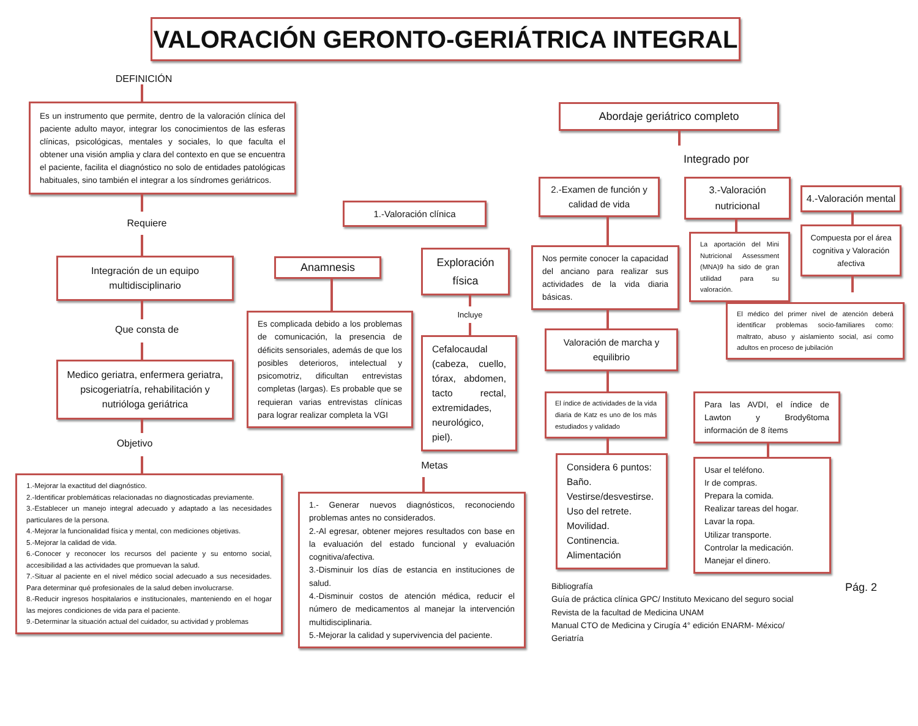VALORACIÓN GERONTO-GERIÁTRICA INTEGRAL
DEFINICIÓN
Es un instrumento que permite, dentro de la valoración clínica del paciente adulto mayor, integrar los conocimientos de las esferas clínicas, psicológicas, mentales y sociales, lo que faculta el obtener una visión amplia y clara del contexto en que se encuentra el paciente, facilita el diagnóstico no solo de entidades patológicas habituales, sino también el integrar a los síndromes geriátricos.
Requiere
Integración de un equipo multidisciplinario
Que consta de
Medico geriatra, enfermera geriatra, psicogeriatría, rehabilitación y nutrióloga geriátrica
Objetivo
1.-Mejorar la exactitud del diagnóstico.
2.-Identificar problemáticas relacionadas no diagnosticadas previamente.
3.-Establecer un manejo integral adecuado y adaptado a las necesidades particulares de la persona.
4.-Mejorar la funcionalidad física y mental, con mediciones objetivas.
5.-Mejorar la calidad de vida.
6.-Conocer y reconocer los recursos del paciente y su entorno social, accesibilidad a las actividades que promuevan la salud.
7.-Situar al paciente en el nivel médico social adecuado a sus necesidades. Para determinar qué profesionales de la salud deben involucrarse.
8.-Reducir ingresos hospitalarios e institucionales, manteniendo en el hogar las mejores condiciones de vida para el paciente.
9.-Determinar la situación actual del cuidador, su actividad y problemas
1.-Valoración clínica
Anamnesis
Es complicada debido a los problemas de comunicación, la presencia de déficits sensoriales, además de que los posibles deterioros, intelectual y psicomotriz, dificultan entrevistas completas (largas). Es probable que se requieran varias entrevistas clínicas para lograr realizar completa la VGI
Exploración física
Incluye
Cefalocaudal (cabeza, cuello, tórax, abdomen, tacto rectal, extremidades, neurológico, piel).
Metas
1.- Generar nuevos diagnósticos, reconociendo problemas antes no considerados.
2.-Al egresar, obtener mejores resultados con base en la evaluación del estado funcional y evaluación cognitiva/afectiva.
3.-Disminuir los días de estancia en instituciones de salud.
4.-Disminuir costos de atención médica, reducir el número de medicamentos al manejar la intervención multidisciplinaria.
5.-Mejorar la calidad y supervivencia del paciente.
Abordaje geriátrico completo
Integrado por
2.-Examen de función y calidad de vida
Nos permite conocer la capacidad del anciano para realizar sus actividades de la vida diaria básicas.
Valoración de marcha y equilibrio
El índice de actividades de la vida diaria de Katz es uno de los más estudiados y validado
Considera 6 puntos:
Baño.
Vestirse/desvestirse.
Uso del retrete.
Movilidad.
Continencia.
Alimentación
3.-Valoración nutricional
La aportación del Mini Nutricional Assessment (MNA)9 ha sido de gran utilidad para su valoración.
4.-Valoración mental
Compuesta por el área cognitiva y Valoración afectiva
El médico del primer nivel de atención deberá identificar problemas socio-familiares como: maltrato, abuso y aislamiento social, así como adultos en proceso de jubilación
Para las AVDI, el índice de Lawton y Brody6toma información de 8 ítems
Usar el teléfono.
Ir de compras.
Prepara la comida.
Realizar tareas del hogar.
Lavar la ropa.
Utilizar transporte.
Controlar la medicación.
Manejar el dinero.
Bibliografía
Guía de práctica clínica GPC/ Instituto Mexicano del seguro social
Revista de la facultad de Medicina UNAM
Manual CTO de Medicina y Cirugía 4° edición ENARM- México/ Geriatría
Pág. 2